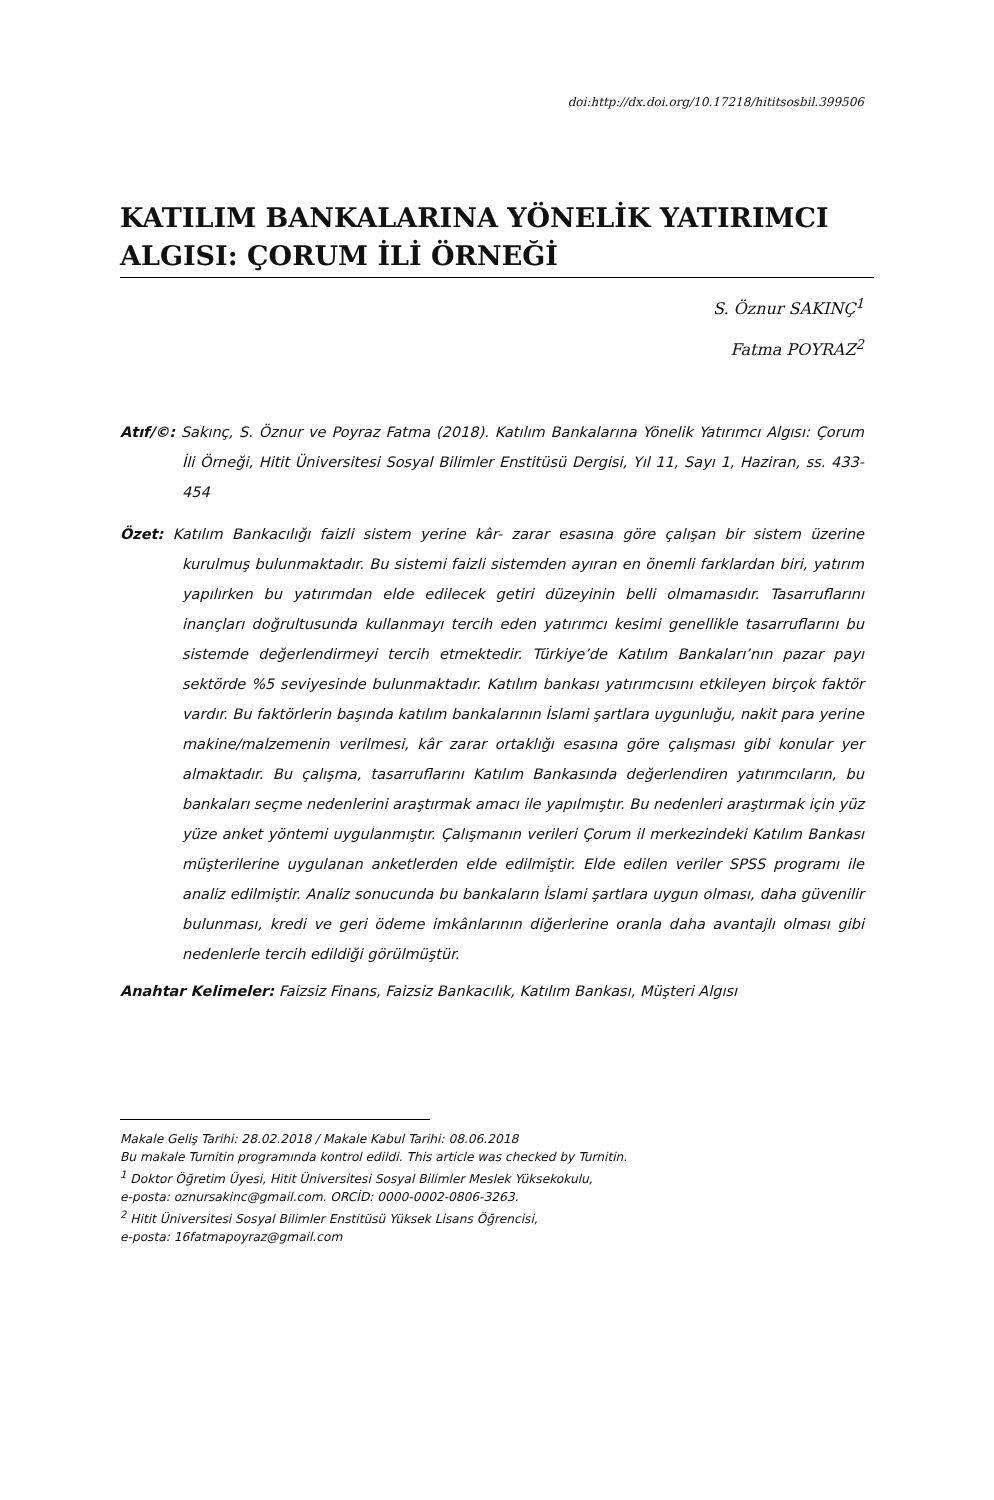doi:http://dx.doi.org/10.17218/hititsosbil.399506
KATILIM BANKALARINA YÖNELİK YATIRIMCI ALGISI: ÇORUM İLİ ÖRNEĞİ
S. Öznur SAKINÇ<sup>1</sup>
Fatma POYRAZ<sup>2</sup>
Atıf/©: Sakınç, S. Öznur ve Poyraz Fatma (2018). Katılım Bankalarına Yönelik Yatırımcı Algısı: Çorum İli Örneği, Hitit Üniversitesi Sosyal Bilimler Enstitüsü Dergisi, Yıl 11, Sayı 1, Haziran, ss. 433-454
Özet: Katılım Bankacılığı faizli sistem yerine kâr- zarar esasına göre çalışan bir sistem üzerine kurulmuş bulunmaktadır. Bu sistemi faizli sistemden ayıran en önemli farklardan biri, yatırım yapılırken bu yatırımdan elde edilecek getiri düzeyinin belli olmamasıdır. Tasarruflarını inançları doğrultusunda kullanmayı tercih eden yatırımcı kesimi genellikle tasarruflarını bu sistemde değerlendirmeyi tercih etmektedir. Türkiye’de Katılım Bankaları’nın pazar payı sektörde %5 seviyesinde bulunmaktadır. Katılım bankası yatırımcısını etkileyen birçok faktör vardır. Bu faktörlerin başında katılım bankalarının İslami şartlara uygunluğu, nakit para yerine makine/malzemenin verilmesi, kâr zarar ortaklığı esasına göre çalışması gibi konular yer almaktadır. Bu çalışma, tasarruflarını Katılım Bankasında değerlendiren yatırımcıların, bu bankaları seçme nedenlerini araştırmak amacı ile yapılmıştır. Bu nedenleri araştırmak için yüz yüze anket yöntemi uygulanmıştır. Çalışmanın verileri Çorum il merkezindeki Katılım Bankası müşterilerine uygulanan anketlerden elde edilmiştir. Elde edilen veriler SPSS programı ile analiz edilmiştir. Analiz sonucunda bu bankaların İslami şartlara uygun olması, daha güvenilir bulunması, kredi ve geri ödeme imkânlarının diğerlerine oranla daha avantajlı olması gibi nedenlerle tercih edildiği görülmüştür.
Anahtar Kelimeler: Faizsiz Finans, Faizsiz Bankacılık, Katılım Bankası, Müşteri Algısı
Makale Geliş Tarihi: 28.02.2018 / Makale Kabul Tarihi: 08.06.2018
Bu makale Turnitin programında kontrol edildi. This article was checked by Turnitin.
<sup>1</sup> Doktor Öğretim Üyesi, Hitit Üniversitesi Sosyal Bilimler Meslek Yüksekokulu,
e-posta: oznursakinc@gmail.com. ORCİD: 0000-0002-0806-3263.
<sup>2</sup> Hitit Üniversitesi Sosyal Bilimler Enstitüsü Yüksek Lisans Öğrencisi,
e-posta: 16fatmapoyraz@gmail.com